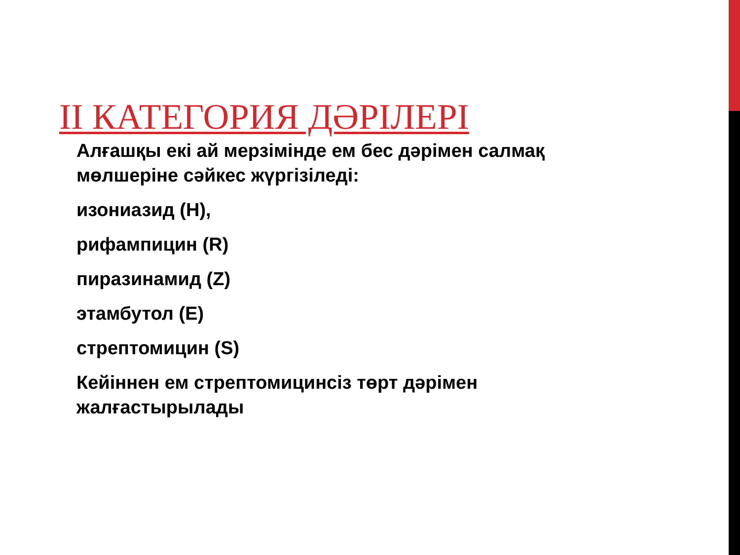II КАТЕГОРИЯ ДӘРІЛЕРІ
Алғашқы екі ай мерзімінде ем бес дәрімен салмақ мөлшеріне сәйкес жүргізіледі:
изониазид (H),
рифампицин (R)
пиразинамид (Z)
этамбутол (E)
стрептомицин (S)
Кейіннен ем стрептомицинсіз төрт дәрімен жалғастырылады